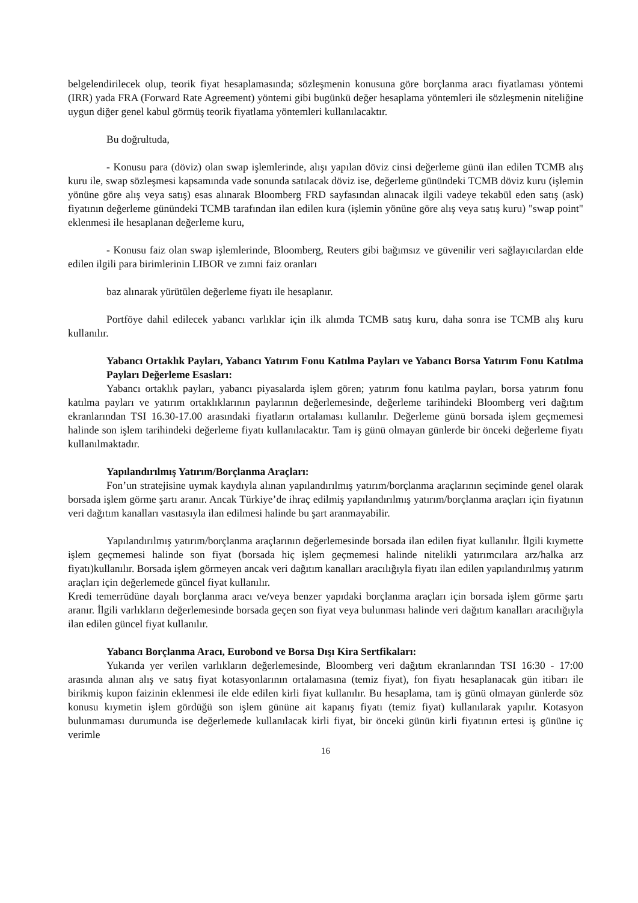belgelendirilecek olup, teorik fiyat hesaplamasında; sözleşmenin konusuna göre borçlanma aracı fiyatlaması yöntemi (IRR) yada FRA (Forward Rate Agreement) yöntemi gibi bugünkü değer hesaplama yöntemleri ile sözleşmenin niteliğine uygun diğer genel kabul görmüş teorik fiyatlama yöntemleri kullanılacaktır.
Bu doğrultuda,
- Konusu para (döviz) olan swap işlemlerinde, alışı yapılan döviz cinsi değerleme günü ilan edilen TCMB alış kuru ile, swap sözleşmesi kapsamında vade sonunda satılacak döviz ise, değerleme günündeki TCMB döviz kuru (işlemin yönüne göre alış veya satış) esas alınarak Bloomberg FRD sayfasından alınacak ilgili vadeye tekabül eden satış (ask) fiyatının değerleme günündeki TCMB tarafından ilan edilen kura (işlemin yönüne göre alış veya satış kuru) "swap point" eklenmesi ile hesaplanan değerleme kuru,
- Konusu faiz olan swap işlemlerinde, Bloomberg, Reuters gibi bağımsız ve güvenilir veri sağlayıcılardan elde edilen ilgili para birimlerinin LIBOR ve zımni faiz oranları
baz alınarak yürütülen değerleme fiyatı ile hesaplanır.
Portföye dahil edilecek yabancı varlıklar için ilk alımda TCMB satış kuru, daha sonra ise TCMB alış kuru kullanılır.
Yabancı Ortaklık Payları, Yabancı Yatırım Fonu Katılma Payları ve Yabancı Borsa Yatırım Fonu Katılma Payları Değerleme Esasları:
Yabancı ortaklık payları, yabancı piyasalarda işlem gören; yatırım fonu katılma payları, borsa yatırım fonu katılma payları ve yatırım ortaklıklarının paylarının değerlemesinde, değerleme tarihindeki Bloomberg veri dağıtım ekranlarından TSI 16.30-17.00 arasındaki fiyatların ortalaması kullanılır. Değerleme günü borsada işlem geçmemesi halinde son işlem tarihindeki değerleme fiyatı kullanılacaktır. Tam iş günü olmayan günlerde bir önceki değerleme fiyatı kullanılmaktadır.
Yapılandırılmış Yatırım/Borçlanma Araçları:
Fon’un stratejisine uymak kaydıyla alınan yapılandırılmış yatırım/borçlanma araçlarının seçiminde genel olarak borsada işlem görme şartı aranır. Ancak Türkiye’de ihraç edilmiş yapılandırılmış yatırım/borçlanma araçları için fiyatının veri dağıtım kanalları vasıtasıyla ilan edilmesi halinde bu şart aranmayabilir.
Yapılandırılmış yatırım/borçlanma araçlarının değerlemesinde borsada ilan edilen fiyat kullanılır. İlgili kıymette işlem geçmemesi halinde son fiyat (borsada hiç işlem geçmemesi halinde nitelikli yatırımcılara arz/halka arz fiyatı)kullanılır. Borsada işlem görmeyen ancak veri dağıtım kanalları aracılığıyla fiyatı ilan edilen yapılandırılmış yatırım araçları için değerlemede güncel fiyat kullanılır.
Kredi temerrüdüne dayalı borçlanma aracı ve/veya benzer yapıdaki borçlanma araçları için borsada işlem görme şartı aranır. İlgili varlıkların değerlemesinde borsada geçen son fiyat veya bulunması halinde veri dağıtım kanalları aracılığıyla ilan edilen güncel fiyat kullanılır.
Yabancı Borçlanma Aracı, Eurobond ve Borsa Dışı Kira Sertfikaları:
Yukarıda yer verilen varlıkların değerlemesinde, Bloomberg veri dağıtım ekranlarından TSI 16:30 - 17:00 arasında alınan alış ve satış fiyat kotasyonlarının ortalamasına (temiz fiyat), fon fiyatı hesaplanacak gün itibarı ile birikmiş kupon faizinin eklenmesi ile elde edilen kirli fiyat kullanılır. Bu hesaplama, tam iş günü olmayan günlerde söz konusu kıymetin işlem gördüğü son işlem gününe ait kapanış fiyatı (temiz fiyat) kullanılarak yapılır. Kotasyon bulunmaması durumunda ise değerlemede kullanılacak kirli fiyat, bir önceki günün kirli fiyatının ertesi iş gününe iç verimle
16